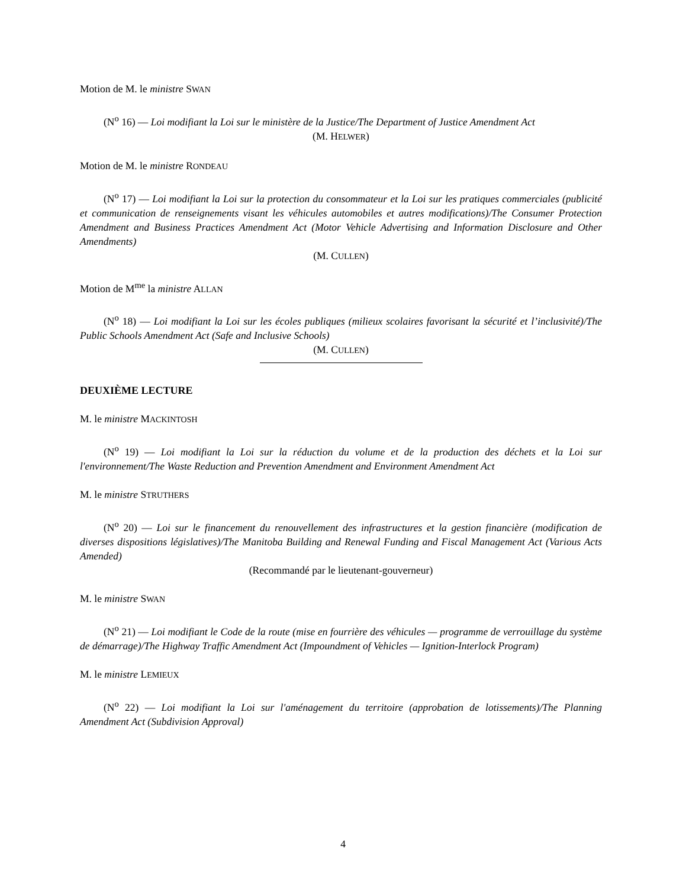Motion de M. le ministre SWAN
(N<sup>o</sup> 16) — Loi modifiant la Loi sur le ministère de la Justice/The Department of Justice Amendment Act
(M. HELWER)
Motion de M. le ministre RONDEAU
(N<sup>o</sup> 17) — Loi modifiant la Loi sur la protection du consommateur et la Loi sur les pratiques commerciales (publicité et communication de renseignements visant les véhicules automobiles et autres modifications)/The Consumer Protection Amendment and Business Practices Amendment Act (Motor Vehicle Advertising and Information Disclosure and Other Amendments)
(M. CULLEN)
Motion de M<sup>me</sup> la ministre ALLAN
(N<sup>o</sup> 18) — Loi modifiant la Loi sur les écoles publiques (milieux scolaires favorisant la sécurité et l’inclusivité)/The Public Schools Amendment Act (Safe and Inclusive Schools)
(M. CULLEN)
DEUXIÈME LECTURE
M. le ministre MACKINTOSH
(N<sup>o</sup> 19) — Loi modifiant la Loi sur la réduction du volume et de la production des déchets et la Loi sur l'environnement/The Waste Reduction and Prevention Amendment and Environment Amendment Act
M. le ministre STRUTHERS
(N<sup>o</sup> 20) — Loi sur le financement du renouvellement des infrastructures et la gestion financière (modification de diverses dispositions législatives)/The Manitoba Building and Renewal Funding and Fiscal Management Act (Various Acts Amended)
(Recommandé par le lieutenant-gouverneur)
M. le ministre SWAN
(N<sup>o</sup> 21) — Loi modifiant le Code de la route (mise en fourrière des véhicules — programme de verrouillage du système de démarrage)/The Highway Traffic Amendment Act (Impoundment of Vehicles — Ignition-Interlock Program)
M. le ministre LEMIEUX
(N<sup>o</sup> 22) — Loi modifiant la Loi sur l'aménagement du territoire (approbation de lotissements)/The Planning Amendment Act (Subdivision Approval)
4